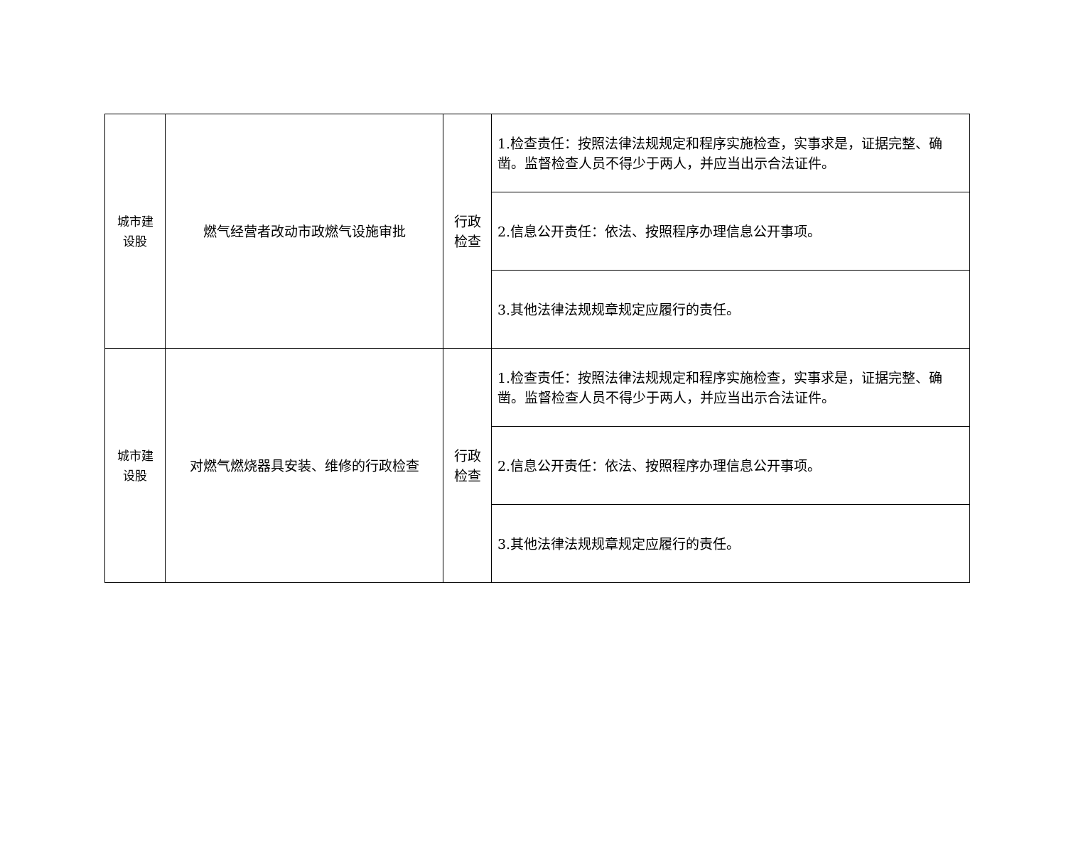| 城市建 设股 | 燃气经营者改动市政燃气设施审批 | 行政 检查 | 1.检查责任：按照法律法规规定和程序实施检查，实事求是，证据完整、确凿。监督检查人员不得少于两人，并应当出示合法证件。 |
| | | | 2.信息公开责任：依法、按照程序办理信息公开事项。 |
| | | | 3.其他法律法规规章规定应履行的责任。 |
| 城市建 设股 | 对燃气燃烧器具安装、维修的行政检查 | 行政 检查 | 1.检查责任：按照法律法规规定和程序实施检查，实事求是，证据完整、确凿。监督检查人员不得少于两人，并应当出示合法证件。 |
| | | | 2.信息公开责任：依法、按照程序办理信息公开事项。 |
| | | | 3.其他法律法规规章规定应履行的责任。 |